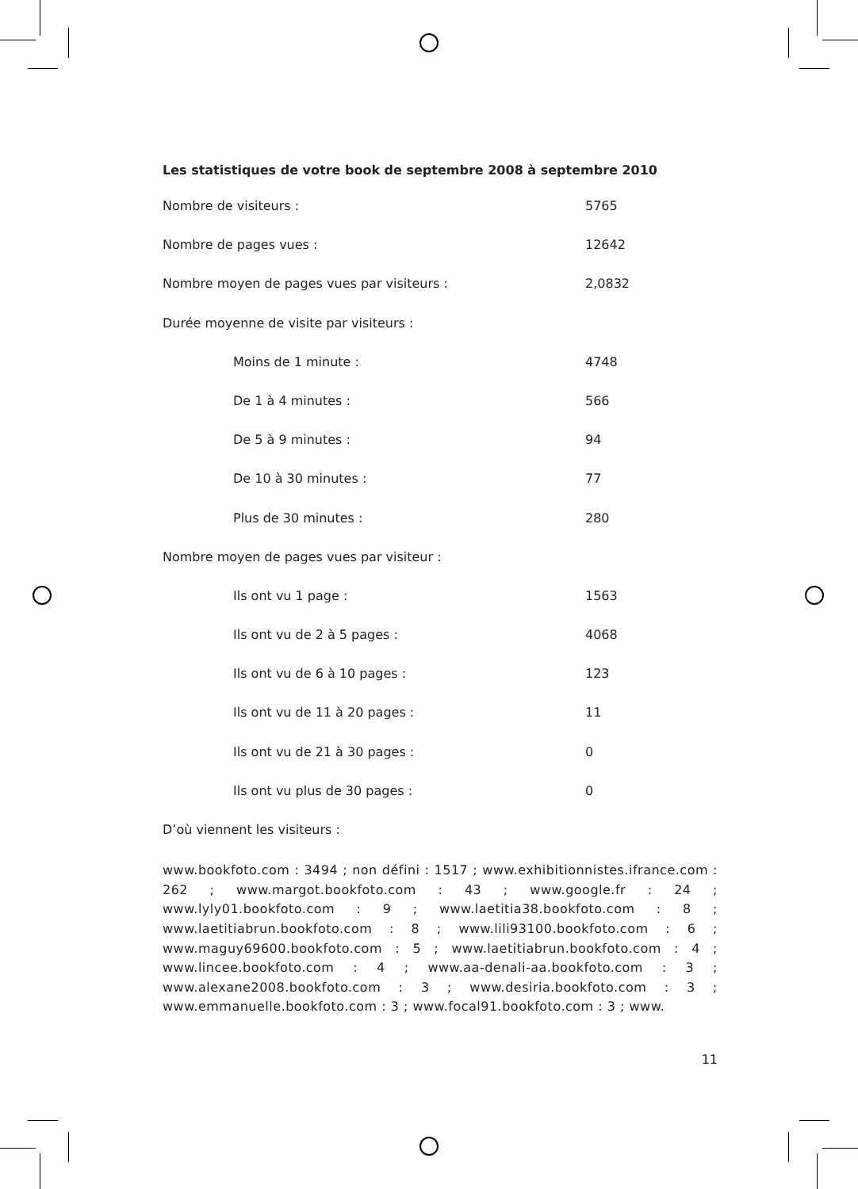Les statistiques de votre book de septembre 2008 à septembre 2010
| Nombre de visiteurs : | 5765 |
| Nombre de pages vues : | 12642 |
| Nombre moyen de pages vues par visiteurs : | 2,0832 |
| Durée moyenne de visite par visiteurs : | |
| Moins de 1 minute : | 4748 |
| De 1 à 4 minutes : | 566 |
| De 5 à 9 minutes : | 94 |
| De 10 à 30 minutes : | 77 |
| Plus de 30 minutes : | 280 |
| Nombre moyen de pages vues par visiteur : | |
| Ils ont vu 1 page : | 1563 |
| Ils ont vu de 2 à 5 pages : | 4068 |
| Ils ont vu de 6 à 10 pages : | 123 |
| Ils ont vu de 11 à 20 pages : | 11 |
| Ils ont vu de 21 à 30 pages : | 0 |
| Ils ont vu plus de 30 pages : | 0 |
| D’où viennent les visiteurs : | |
www.bookfoto.com : 3494 ; non défini : 1517 ; www.exhibitionnistes.ifrance.com : 262 ; www.margot.bookfoto.com : 43 ; www.google.fr : 24 ; www.lyly01.bookfoto.com : 9 ; www.laetitia38.bookfoto.com : 8 ; www.laetitiabrun.bookfoto.com : 8 ; www.lili93100.bookfoto.com : 6 ; www.maguy69600.bookfoto.com : 5 ; www.laetitiabrun.bookfoto.com : 4 ; www.lincee.bookfoto.com : 4 ; www.aa-denali-aa.bookfoto.com : 3 ; www.alexane2008.bookfoto.com : 3 ; www.desiria.bookfoto.com : 3 ; www.emmanuelle.bookfoto.com : 3 ; www.focal91.bookfoto.com : 3 ; www.
11